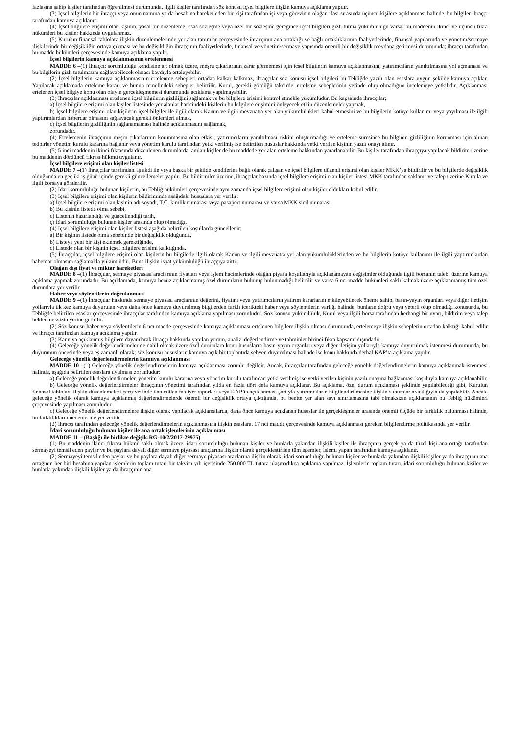fazlasına sahip kişiler tarafından öğrenilmesi durumunda, ilgili kişiler tarafından söz konusu içsel bilgilere ilişkin kamuya açıklama yapılır.
(3) İçsel bilgilerin bir ihraççı veya onun namına ya da hesabına hareket eden bir kişi tarafından işi veya görevinin olağan ifası sırasında üçüncü kişilere açıklanması halinde, bu bilgiler ihraççı tarafından kamuya açıklanır.
(4) İçsel bilgilere erişimi olan kişinin, yasal bir düzenleme, esas sözleşme veya özel bir sözleşme gereğince içsel bilgileri gizli tutma yükümlülüğü varsa; bu maddenin ikinci ve üçüncü fıkra hükümleri bu kişiler hakkında uygulanmaz.
(5) Kurulun finansal tablolara ilişkin düzenlemelerinde yer alan tanımlar çerçevesinde ihraççının ana ortaklığı ve bağlı ortaklıklarının faaliyetlerinde, finansal yapılarında ve yönetim/sermaye ilişkilerinde bir değişikliğin ortaya çıkması ve bu değişikliğin ihraççının faaliyetlerinde, finansal ve yönetim/sermaye yapısında önemli bir değişiklik meydana getirmesi durumunda; ihraççı tarafından bu madde hükümleri çerçevesinde kamuya açıklama yapılır.
İçsel bilgilerin kamuya açıklanmasının ertelenmesi
MADDE 6 –(1) İhraççı; sorumluluğu kendisine ait olmak üzere, meşru çıkarlarının zarar görmemesi için içsel bilgilerin kamuya açıklanmasını, yatırımcıların yanıltılmasına yol açmaması ve bu bilgilerin gizli tutulmasını sağlayabilecek olması kaydıyla erteleyebilir.
(2) İçsel bilgilerin kamuya açıklanmasının ertelenme sebepleri ortadan kalkar kalkmaz, ihraççılar söz konusu içsel bilgileri bu Tebliğde yazılı olan esaslara uygun şekilde kamuya açıklar. Yapılacak açıklamada erteleme kararı ve bunun temelindeki sebepler belirtilir. Kurul, gerekli gördüğü takdirde, erteleme sebeplerinin yerinde olup olmadığını incelemeye yetkilidir. Açıklanması ertelenen içsel bilgiye konu olan olayın gerçekleşmemesi durumunda açıklama yapılmayabilir.
(3) İhraççılar açıklanması ertelenen içsel bilgilerin gizliliğini sağlamak ve bu bilgilere erişimi kontrol etmekle yükümlüdür. Bu kapsamda ihraççılar;
a) İçsel bilgilere erişimi olan kişiler listesinde yer alanlar haricindeki kişilerin bu bilgilere erişimini önleyecek etkin düzenlemeler yapmak,
b) İçsel bilgilere erişimi olan kişilerin içsel bilgiler ile ilgili olarak Kanun ve ilgili mevzuatta yer alan yükümlülükleri kabul etmesini ve bu bilgilerin kötüye kullanımı veya yayılması ile ilgili yaptırımlardan haberdar olmasını sağlayacak gerekli önlemleri almak,
c) İçsel bilgilerin gizliliğinin sağlanamaması halinde açıklanmasını sağlamak,
zorundadır.
(4) Ertelemenin ihraççının meşru çıkarlarının korunmasına olan etkisi, yatırımcıların yanıltılması riskini oluşturmadığı ve erteleme süresince bu bilginin gizliliğinin korunması için alınan tedbirler yönetim kurulu kararına bağlanır veya yönetim kurulu tarafından yetki verilmiş ise belirtilen hususlar hakkında yetki verilen kişinin yazılı onayı alınır.
(5) 5 inci maddenin ikinci fıkrasında düzenlenen durumlarda, anılan kişiler de bu maddede yer alan erteleme hakkından yararlanabilir. Bu kişiler tarafından ihraççıya yapılacak bildirim üzerine bu maddenin dördüncü fıkrası hükmü uygulanır.
İçsel bilgilere erişimi olan kişiler listesi
MADDE 7 –(1) İhraççılar tarafından, iş akdi ile veya başka bir şekilde kendilerine bağlı olarak çalışan ve içsel bilgilere düzenli erişimi olan kişiler MKK’ya bildirilir ve bu bilgilerde değişiklik olduğunda en geç iki iş günü içinde gerekli güncellemeler yapılır. Bu bildirimler üzerine, ihraççılar bazında içsel bilgilere erişimi olan kişiler listesi MKK tarafından saklanır ve talep üzerine Kurula ve ilgili borsaya gönderilir.
(2) İdari sorumluluğu bulunan kişilerin, bu Tebliğ hükümleri çerçevesinde aynı zamanda içsel bilgilere erişimi olan kişiler oldukları kabul edilir.
(3) İçsel bilgilere erişimi olan kişilerin bildiriminde aşağıdaki hususlara yer verilir:
a) İçsel bilgilere erişimi olan kişinin adı soyadı, T.C. kimlik numarası veya pasaport numarası ve varsa MKK sicil numarası,
b) Bu kişinin listede olma sebebi,
c) Listenin hazırlandığı ve güncellendiği tarih,
ç) İdari sorumluluğu bulunan kişiler arasında olup olmadığı.
(4) İçsel bilgilere erişimi olan kişiler listesi aşağıda belirtilen koşullarda güncellenir:
a) Bir kişinin listede olma sebebinde bir değişiklik olduğunda,
b) Listeye yeni bir kişi eklemek gerektiğinde,
c) Listede olan bir kişinin içsel bilgilere erişimi kalktığında.
(5) İhraççılar, içsel bilgilere erişimi olan kişilerin bu bilgilerle ilgili olarak Kanun ve ilgili mevzuatta yer alan yükümlülüklerinden ve bu bilgilerin kötüye kullanımı ile ilgili yaptırımlardan haberdar olmasını sağlamakla yükümlüdür. Buna ilişkin ispat yükümlülüğü ihraççıya aittir.
Olağan dışı fiyat ve miktar hareketleri
MADDE 8 –(1) İhraççılar, sermaye piyasası araçlarının fiyatları veya işlem hacimlerinde olağan piyasa koşullarıyla açıklanamayan değişimler olduğunda ilgili borsanın talebi üzerine kamuya açıklama yapmak zorundadır. Bu açıklamada, kamuya henüz açıklanmamış özel durumların bulunup bulunmadığı belirtilir ve varsa 6 ncı madde hükümleri saklı kalmak üzere açıklanmamış tüm özel durumlara yer verilir.
Haber veya söylentilerin doğrulanması
MADDE 9 –(1) İhraççılar hakkında sermaye piyasası araçlarının değerini, fiyatını veya yatırımcıların yatırım kararlarını etkileyebilecek öneme sahip, basın-yayın organları veya diğer iletişim yollarıyla ilk kez kamuya duyurulan veya daha önce kamuya duyurulmuş bilgilerden farklı içerikteki haber veya söylentilerin varlığı halinde; bunların doğru veya yeterli olup olmadığı konusunda, bu Tebliğde belirtilen esaslar çerçevesinde ihraççılar tarafından kamuya açıklama yapılması zorunludur. Söz konusu yükümlülük, Kurul veya ilgili borsa tarafından herhangi bir uyarı, bildirim veya talep beklenmeksizin yerine getirilir.
(2) Söz konusu haber veya söylentilerin 6 ncı madde çerçevesinde kamuya açıklanması ertelenen bilgilere ilişkin olması durumunda, ertelemeye ilişkin sebeplerin ortadan kalktığı kabul edilir ve ihraççı tarafından kamuya açıklama yapılır.
(3) Kamuya açıklanmış bilgilere dayanılarak ihraççı hakkında yapılan yorum, analiz, değerlendirme ve tahminler birinci fıkra kapsamı dışındadır.
(4) Geleceğe yönelik değerlendirmeler de dahil olmak üzere özel durumlara konu hususların basın-yayın organları veya diğer iletişim yollarıyla kamuya duyurulmak istenmesi durumunda, bu duyurunun öncesinde veya eş zamanlı olarak; söz konusu hususların kamuya açık bir toplantıda sehven duyurulması halinde ise konu hakkında derhal KAP’ta açıklama yapılır.
Geleceğe yönelik değerlendirmelerin kamuya açıklanması
MADDE 10 –(1) Geleceğe yönelik değerlendirmelerin kamuya açıklanması zorunlu değildir. Ancak, ihraççılar tarafından geleceğe yönelik değerlendirmelerin kamuya açıklanmak istenmesi halinde, aşağıda belirtilen esaslara uyulması zorunludur:
a) Geleceğe yönelik değerlendirmeler, yönetim kurulu kararına veya yönetim kurulu tarafından yetki verilmiş ise yetki verilen kişinin yazılı onayına bağlanması koşuluyla kamuya açıklanabilir.
b) Geleceğe yönelik değerlendirmeler ihraççının yönetimi tarafından yılda en fazla dört defa kamuya açıklanır. Bu açıklama, özel durum açıklaması şeklinde yapılabileceği gibi, Kurulun finansal tablolara ilişkin düzenlemeleri çerçevesinde ilan edilen faaliyet raporları veya KAP’ta açıklanması şartıyla yatırımcıların bilgilendirilmesine ilişkin sunumlar aracılığıyla da yapılabilir. Ancak, geleceğe yönelik olarak kamuya açıklanmış değerlendirmelerde önemli bir değişiklik ortaya çıktığında, bu bentte yer alan sayı sınırlamasına tabi olmaksızın açıklamanın bu Tebliğ hükümleri çerçevesinde yapılması zorunludur.
c) Geleceğe yönelik değerlendirmelere ilişkin olarak yapılacak açıklamalarda, daha önce kamuya açıklanan hususlar ile gerçekleşmeler arasında önemli ölçüde bir farklılık bulunması halinde, bu farklılıkların nedenlerine yer verilir.
(2) İhraççı tarafından geleceğe yönelik değerlendirmelerin açıklanmasına ilişkin esaslara, 17 nci madde çerçevesinde kamuya açıklanması gereken bilgilendirme politikasında yer verilir.
İdari sorumluluğu bulunan kişiler ile ana ortak işlemlerinin açıklanması
MADDE 11 – (Başlığı ile birlikte değişik:RG-10/2/2017-29975)
(1) Bu maddenin ikinci fıkrası hükmü saklı olmak üzere, idari sorumluluğu bulunan kişiler ve bunlarla yakından ilişkili kişiler ile ihraççının gerçek ya da tüzel kişi ana ortağı tarafından sermayeyi temsil eden paylar ve bu paylara dayalı diğer sermaye piyasası araçlarına ilişkin olarak gerçekleştirilen tüm işlemler, işlemi yapan tarafından kamuya açıklanır.
(2) Sermayeyi temsil eden paylar ve bu paylara dayalı diğer sermaye piyasası araçlarına ilişkin olarak, idari sorumluluğu bulunan kişiler ve bunlarla yakından ilişkili kişiler ya da ihraççının ana ortağının her biri hesabına yapılan işlemlerin toplam tutarı bir takvim yılı içerisinde 250.000 TL tutara ulaşmadıkça açıklama yapılmaz. İşlemlerin toplam tutarı, idari sorumluluğu bulunan kişiler ve bunlarla yakından ilişkili kişiler ya da ihraççının ana